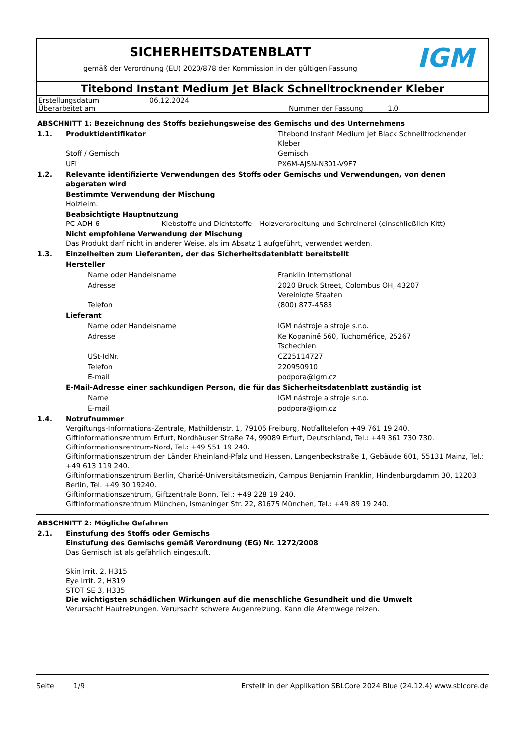SICHERHEITSDATENBLATT
gemäß der Verordnung (EU) 2020/878 der Kommission in der gültigen Fassung
IGM
Titebond Instant Medium Jet Black Schnelltrocknender Kleber
| Erstellungsdatum | 06.12.2024 | | |
| Überarbeitet am | | Nummer der Fassung | 1.0 |
| ABSCHNITT 1: Bezeichnung des Stoffs beziehungsweise des Gemischs und des Unternehmens | | | |
| 1.1. | Produktidentifikator | | Titebond Instant Medium Jet Black Schnelltrocknender Kleber |
| | Stoff / Gemisch | | Gemisch |
| | UFI | | PX6M-AJSN-N301-V9F7 |
| 1.2. | Relevante identifizierte Verwendungen des Stoffs oder Gemischs und Verwendungen, von denen abgeraten wird | | |
| | Bestimmte Verwendung der Mischung Holzleim. | | |
| | Beabsichtigte Hauptnutzung PC-ADH-6 Klebstoffe und Dichtstoffe – Holzverarbeitung und Schreinerei (einschließlich Kitt) | | |
| | Nicht empfohlene Verwendung der Mischung Das Produkt darf nicht in anderer Weise, als im Absatz 1 aufgeführt, verwendet werden. | | |
| 1.3. | Einzelheiten zum Lieferanten, der das Sicherheitsdatenblatt bereitstellt | | |
| | Hersteller | | |
| | | Name oder Handelsname | Franklin International |
| | | Adresse | 2020 Bruck Street, Colombus OH, 43207 Vereinigte Staaten |
| | | Telefon | (800) 877-4583 |
| | Lieferant | | |
| | | Name oder Handelsname | IGM nástroje a stroje s.r.o. |
| | | Adresse | Ke Kopanině 560, Tuchoměřice, 25267 Tschechien |
| | | USt-IdNr. | CZ25114727 |
| | | Telefon | 220950910 |
| | | E-mail | podpora@igm.cz |
| | E-Mail-Adresse einer sachkundigen Person, die für das Sicherheitsdatenblatt zuständig ist | | |
| | | Name | IGM nástroje a stroje s.r.o. |
| | | E-mail | podpora@igm.cz |
| 1.4. | Notrufnummer Vergiftungs-Informations-Zentrale, Mathildenstr. 1, 79106 Freiburg, Notfalltelefon +49 761 19 240. Giftinformationszentrum Erfurt, Nordhäuser Straße 74, 99089 Erfurt, Deutschland, Tel.: +49 361 730 730. Giftinformationszentrum-Nord, Tel.: +49 551 19 240. Giftinformationszentrum der Länder Rheinland-Pfalz und Hessen, Langenbeckstraße 1, Gebäude 601, 55131 Mainz, Tel.: +49 613 119 240. Giftinformationszentrum Berlin, Charité-Universitätsmedizin, Campus Benjamin Franklin, Hindenburgdamm 30, 12203 Berlin, Tel. +49 30 19240. Giftinformationszentrum, Giftzentrale Bonn, Tel.: +49 228 19 240. Giftinformationszentrum München, Ismaninger Str. 22, 81675 München, Tel.: +49 89 19 240. | | |
| ABSCHNITT 2: Mögliche Gefahren | |
| 2.1. | Einstufung des Stoffs oder Gemischs Einstufung des Gemischs gemäß Verordnung (EG) Nr. 1272/2008 Das Gemisch ist als gefährlich eingestuft. Skin Irrit. 2, H315 Eye Irrit. 2, H319 STOT SE 3, H335 Die wichtigsten schädlichen Wirkungen auf die menschliche Gesundheit und die Umwelt Verursacht Hautreizungen. Verursacht schwere Augenreizung. Kann die Atemwege reizen. |
Seite 1/9 Erstellt in der Applikation SBLCore 2024 Blue (24.12.4) www.sblcore.de